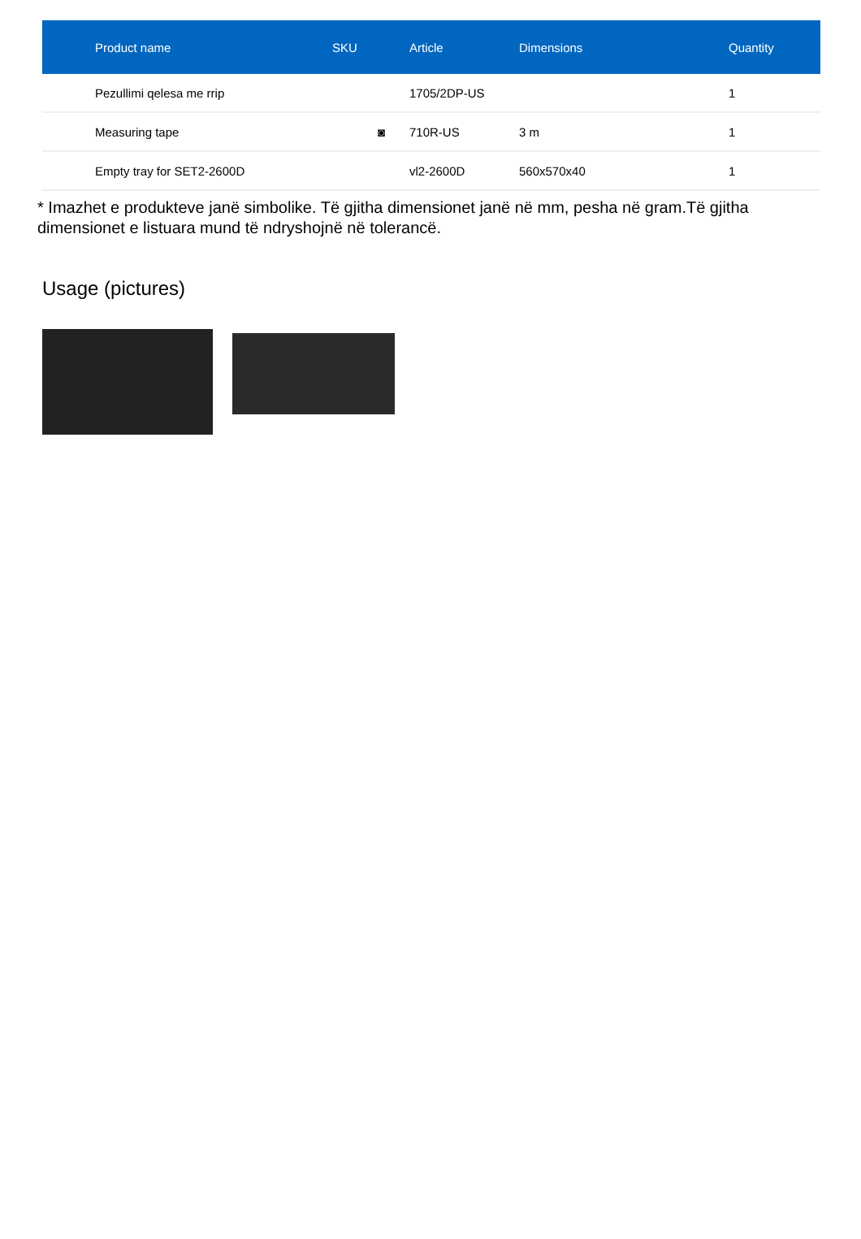| | Product name | SKU | Article | Dimensions | Quantity |
| --- | --- | --- | --- | --- | --- |
| | Pezullimi qelesa me rrip | | 1705/2DP-US | | 1 |
| | Measuring tape | ◙ | 710R-US | 3 m | 1 |
| | Empty tray for SET2-2600D | | vl2-2600D | 560x570x40 | 1 |
* Imazhet e produkteve janë simbolike. Të gjitha dimensionet janë në mm, pesha në gram.Të gjitha dimensionet e listuara mund të ndryshojnë në tolerancë.
Usage (pictures)